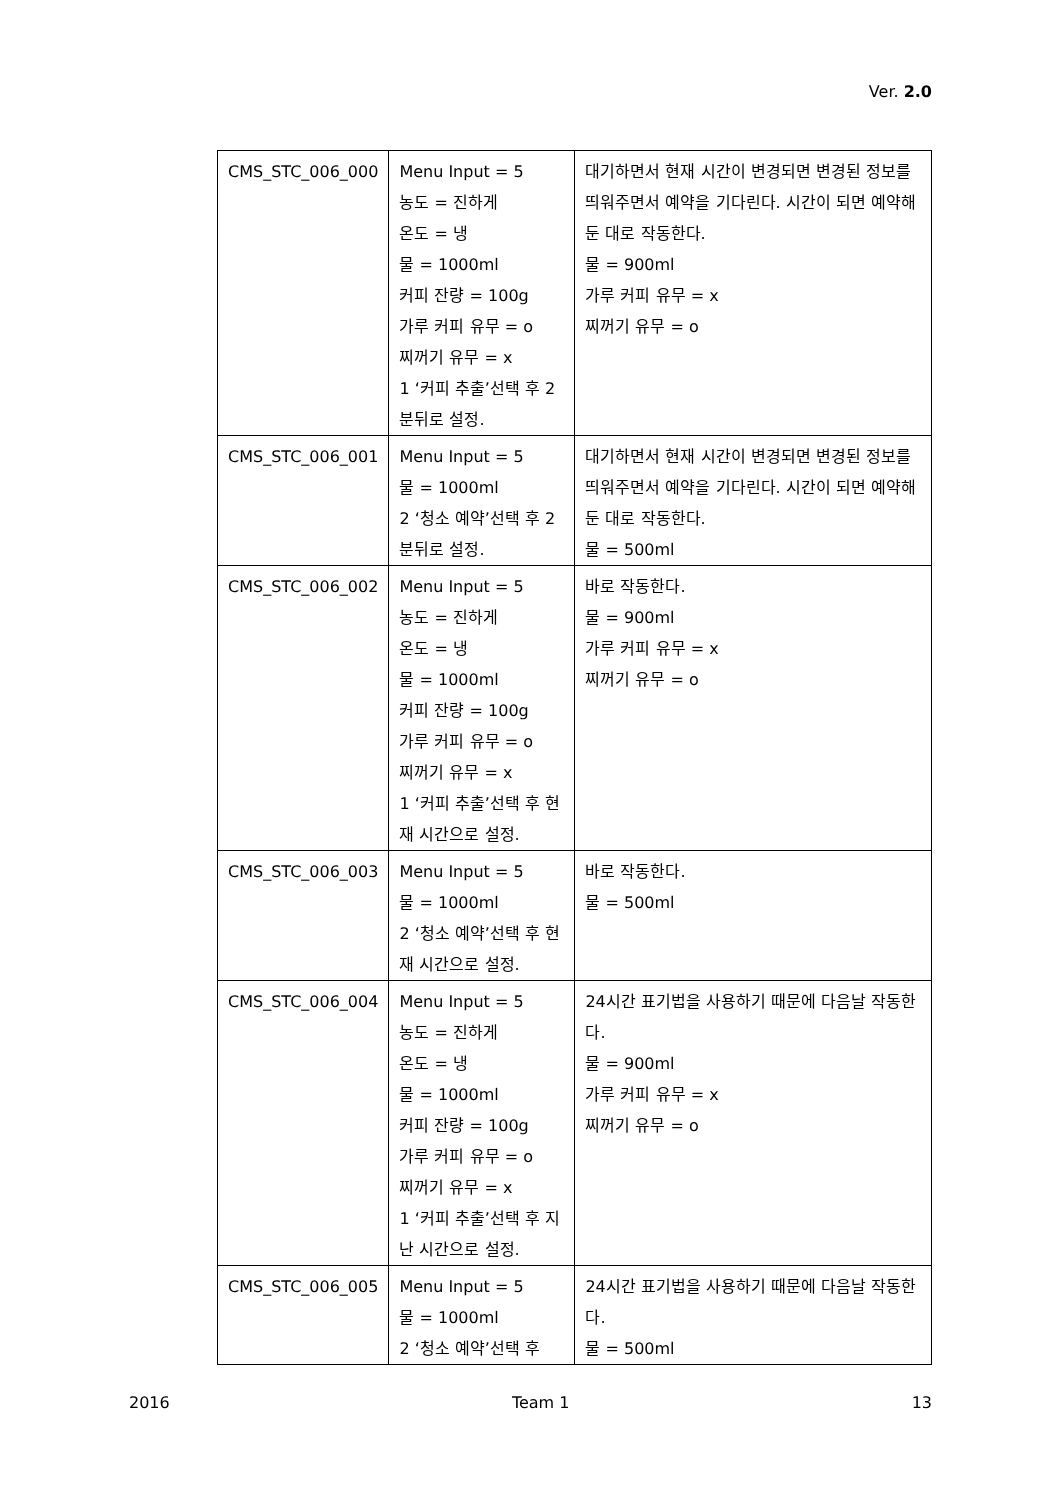Ver. 2.0
| CMS_STC_006_000 | Menu Input = 5 농도 = 진하게 온도 = 냉 물 = 1000ml 커피 잔량 = 100g 가루 커피 유무 = o 찌꺼기 유무 = x 1 ‘커피 추출’선택 후 2분뒤로 설정. | 대기하면서 현재 시간이 변경되면 변경된 정보를 띄워주면서 예약을 기다린다. 시간이 되면 예약해둔 대로 작동한다. 물 = 900ml 가루 커피 유무 = x 찌꺼기 유무 = o |
| CMS_STC_006_001 | Menu Input = 5 물 = 1000ml 2 ‘청소 예약’선택 후 2분뒤로 설정. | 대기하면서 현재 시간이 변경되면 변경된 정보를 띄워주면서 예약을 기다린다. 시간이 되면 예약해둔 대로 작동한다. 물 = 500ml |
| CMS_STC_006_002 | Menu Input = 5 농도 = 진하게 온도 = 냉 물 = 1000ml 커피 잔량 = 100g 가루 커피 유무 = o 찌꺼기 유무 = x 1 ‘커피 추출’선택 후 현재 시간으로 설정. | 바로 작동한다. 물 = 900ml 가루 커피 유무 = x 찌꺼기 유무 = o |
| CMS_STC_006_003 | Menu Input = 5 물 = 1000ml 2 ‘청소 예약’선택 후 현재 시간으로 설정. | 바로 작동한다. 물 = 500ml |
| CMS_STC_006_004 | Menu Input = 5 농도 = 진하게 온도 = 냉 물 = 1000ml 커피 잔량 = 100g 가루 커피 유무 = o 찌꺼기 유무 = x 1 ‘커피 추출’선택 후 지난 시간으로 설정. | 24시간 표기법을 사용하기 때문에 다음날 작동한다. 물 = 900ml 가루 커피 유무 = x 찌꺼기 유무 = o |
| CMS_STC_006_005 | Menu Input = 5 물 = 1000ml 2 ‘청소 예약’선택 후 | 24시간 표기법을 사용하기 때문에 다음날 작동한다. 물 = 500ml |
2016 Team 1 13